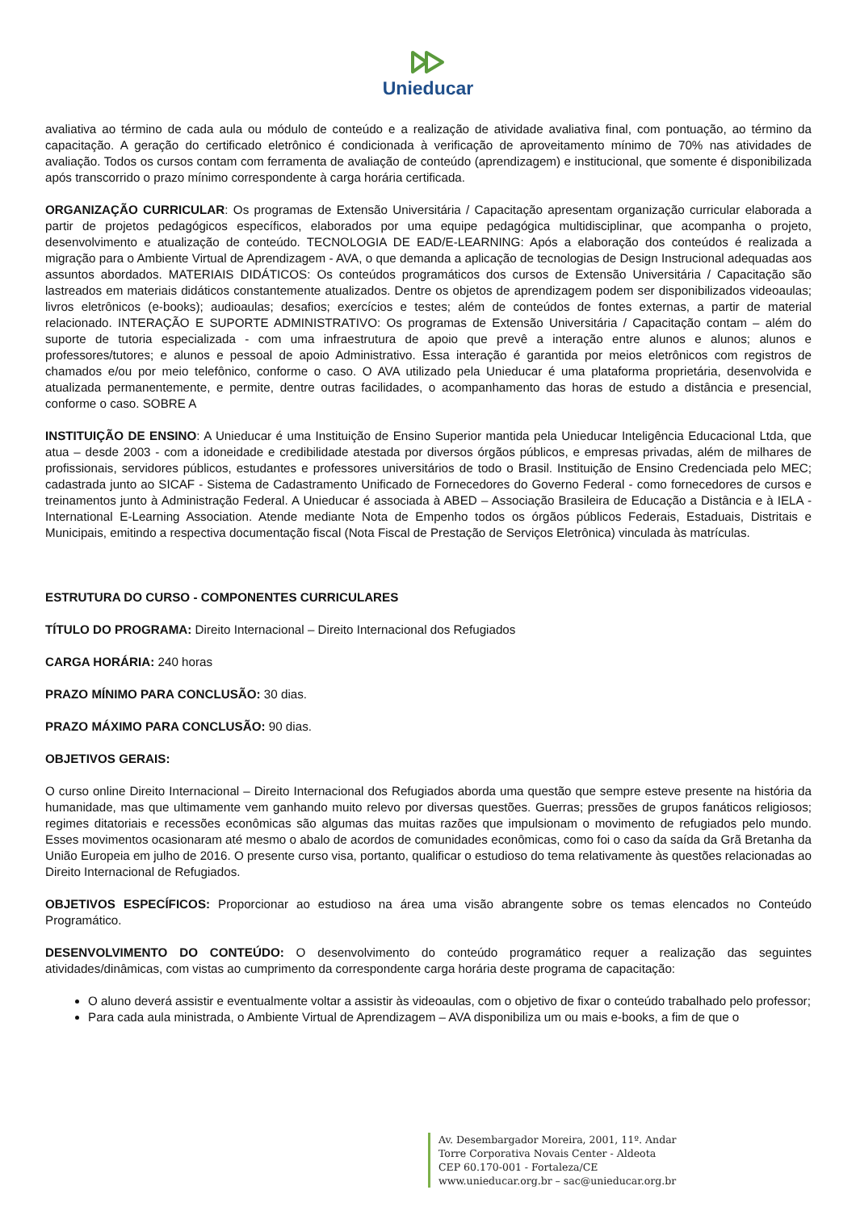Unieducar
avaliativa ao término de cada aula ou módulo de conteúdo e a realização de atividade avaliativa final, com pontuação, ao término da capacitação. A geração do certificado eletrônico é condicionada à verificação de aproveitamento mínimo de 70% nas atividades de avaliação. Todos os cursos contam com ferramenta de avaliação de conteúdo (aprendizagem) e institucional, que somente é disponibilizada após transcorrido o prazo mínimo correspondente à carga horária certificada.
ORGANIZAÇÃO CURRICULAR: Os programas de Extensão Universitária / Capacitação apresentam organização curricular elaborada a partir de projetos pedagógicos específicos, elaborados por uma equipe pedagógica multidisciplinar, que acompanha o projeto, desenvolvimento e atualização de conteúdo. TECNOLOGIA DE EAD/E-LEARNING: Após a elaboração dos conteúdos é realizada a migração para o Ambiente Virtual de Aprendizagem - AVA, o que demanda a aplicação de tecnologias de Design Instrucional adequadas aos assuntos abordados. MATERIAIS DIDÁTICOS: Os conteúdos programáticos dos cursos de Extensão Universitária / Capacitação são lastreados em materiais didáticos constantemente atualizados. Dentre os objetos de aprendizagem podem ser disponibilizados videoaulas; livros eletrônicos (e-books); audioaulas; desafios; exercícios e testes; além de conteúdos de fontes externas, a partir de material relacionado. INTERAÇÃO E SUPORTE ADMINISTRATIVO: Os programas de Extensão Universitária / Capacitação contam – além do suporte de tutoria especializada - com uma infraestrutura de apoio que prevê a interação entre alunos e alunos; alunos e professores/tutores; e alunos e pessoal de apoio Administrativo. Essa interação é garantida por meios eletrônicos com registros de chamados e/ou por meio telefônico, conforme o caso. O AVA utilizado pela Unieducar é uma plataforma proprietária, desenvolvida e atualizada permanentemente, e permite, dentre outras facilidades, o acompanhamento das horas de estudo a distância e presencial, conforme o caso. SOBRE A
INSTITUIÇÃO DE ENSINO: A Unieducar é uma Instituição de Ensino Superior mantida pela Unieducar Inteligência Educacional Ltda, que atua – desde 2003 - com a idoneidade e credibilidade atestada por diversos órgãos públicos, e empresas privadas, além de milhares de profissionais, servidores públicos, estudantes e professores universitários de todo o Brasil. Instituição de Ensino Credenciada pelo MEC; cadastrada junto ao SICAF - Sistema de Cadastramento Unificado de Fornecedores do Governo Federal - como fornecedores de cursos e treinamentos junto à Administração Federal. A Unieducar é associada à ABED – Associação Brasileira de Educação a Distância e à IELA - International E-Learning Association. Atende mediante Nota de Empenho todos os órgãos públicos Federais, Estaduais, Distritais e Municipais, emitindo a respectiva documentação fiscal (Nota Fiscal de Prestação de Serviços Eletrônica) vinculada às matrículas.
ESTRUTURA DO CURSO - COMPONENTES CURRICULARES
TÍTULO DO PROGRAMA: Direito Internacional – Direito Internacional dos Refugiados
CARGA HORÁRIA: 240 horas
PRAZO MÍNIMO PARA CONCLUSÃO: 30 dias.
PRAZO MÁXIMO PARA CONCLUSÃO: 90 dias.
OBJETIVOS GERAIS:
O curso online Direito Internacional – Direito Internacional dos Refugiados aborda uma questão que sempre esteve presente na história da humanidade, mas que ultimamente vem ganhando muito relevo por diversas questões. Guerras; pressões de grupos fanáticos religiosos; regimes ditatoriais e recessões econômicas são algumas das muitas razões que impulsionam o movimento de refugiados pelo mundo. Esses movimentos ocasionaram até mesmo o abalo de acordos de comunidades econômicas, como foi o caso da saída da Grã Bretanha da União Europeia em julho de 2016. O presente curso visa, portanto, qualificar o estudioso do tema relativamente às questões relacionadas ao Direito Internacional de Refugiados.
OBJETIVOS ESPECÍFICOS: Proporcionar ao estudioso na área uma visão abrangente sobre os temas elencados no Conteúdo Programático.
DESENVOLVIMENTO DO CONTEÚDO: O desenvolvimento do conteúdo programático requer a realização das seguintes atividades/dinâmicas, com vistas ao cumprimento da correspondente carga horária deste programa de capacitação:
O aluno deverá assistir e eventualmente voltar a assistir às videoaulas, com o objetivo de fixar o conteúdo trabalhado pelo professor;
Para cada aula ministrada, o Ambiente Virtual de Aprendizagem – AVA disponibiliza um ou mais e-books, a fim de que o
Av. Desembargador Moreira, 2001, 11º. Andar
Torre Corporativa Novais Center - Aldeota
CEP 60.170-001 - Fortaleza/CE
www.unieducar.org.br – sac@unieducar.org.br